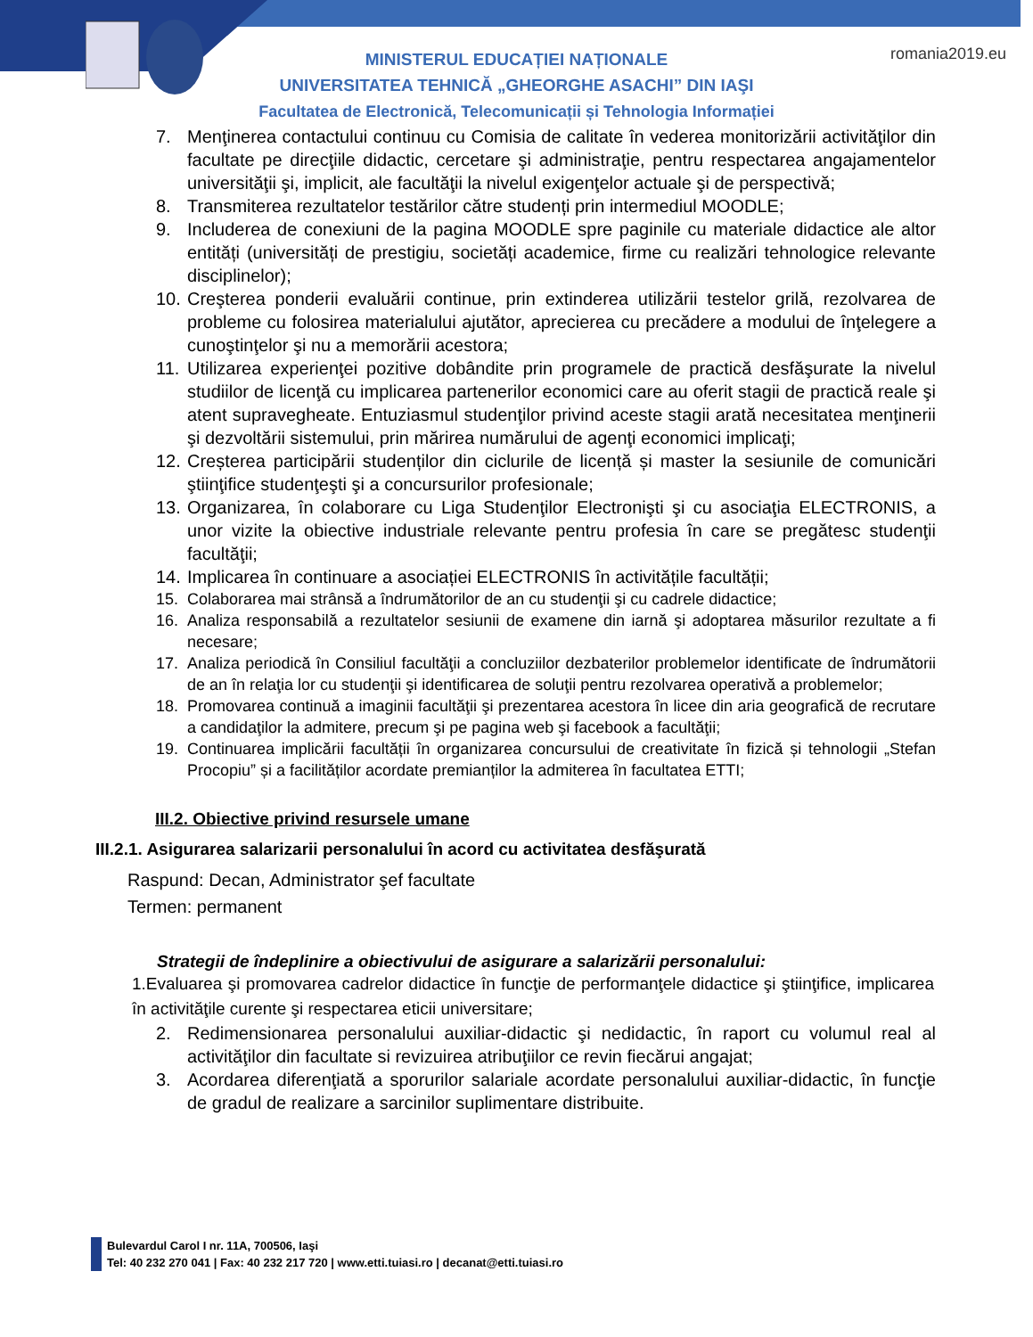romania2019.eu
MINISTERUL EDUCAȚIEI NAȚIONALE
UNIVERSITATEA TEHNICĂ „GHEORGHE ASACHI” DIN IAŞI
Facultatea de Electronică, Telecomunicații și Tehnologia Informației
7. Menţinerea contactului continuu cu Comisia de calitate în vederea monitorizării activităţilor din facultate pe direcţiile didactic, cercetare şi administraţie, pentru respectarea angajamentelor universităţii şi, implicit, ale facultăţii la nivelul exigenţelor actuale şi de perspectivă;
8. Transmiterea rezultatelor testărilor către studenți prin intermediul MOODLE;
9. Includerea de conexiuni de la pagina MOODLE spre paginile cu materiale didactice ale altor entități (universități de prestigiu, societăți academice, firme cu realizări tehnologice relevante disciplinelor);
10. Creşterea ponderii evaluării continue, prin extinderea utilizării testelor grilă, rezolvarea de probleme cu folosirea materialului ajutător, aprecierea cu precădere a modului de înţelegere a cunoştinţelor şi nu a memorării acestora;
11. Utilizarea experienţei pozitive dobândite prin programele de practică desfăşurate la nivelul studiilor de licenţă cu implicarea partenerilor economici care au oferit stagii de practică reale şi atent supravegheate. Entuziasmul studenţilor privind aceste stagii arată necesitatea menţinerii şi dezvoltării sistemului, prin mărirea numărului de agenţi economici implicaţi;
12. Creșterea participării studenților din ciclurile de licență și master la sesiunile de comunicări ştiinţifice studenţeşti şi a concursurilor profesionale;
13. Organizarea, în colaborare cu Liga Studenţilor Electronişti şi cu asociaţia ELECTRONIS, a unor vizite la obiective industriale relevante pentru profesia în care se pregătesc studenţii facultăţii;
14. Implicarea în continuare a asociației ELECTRONIS în activitățile facultății;
15. Colaborarea mai strânsă a îndrumătorilor de an cu studenţii şi cu cadrele didactice;
16. Analiza responsabilă a rezultatelor sesiunii de examene din iarnă şi adoptarea măsurilor rezultate a fi necesare;
17. Analiza periodică în Consiliul facultăţii a concluziilor dezbaterilor problemelor identificate de îndrumătorii de an în relaţia lor cu studenţii şi identificarea de soluţii pentru rezolvarea operativă a problemelor;
18. Promovarea continuă a imaginii facultăţii şi prezentarea acestora în licee din aria geografică de recrutare a candidaţilor la admitere, precum şi pe pagina web şi facebook a facultăţii;
19. Continuarea implicării facultății în organizarea concursului de creativitate în fizică și tehnologii „Stefan Procopiu” și a facilităților acordate premianților la admiterea în facultatea ETTI;
III.2. Obiective privind resursele umane
III.2.1. Asigurarea salarizarii personalului în acord cu activitatea desfăşurată
Raspund: Decan, Administrator şef facultate
Termen: permanent
Strategii de îndeplinire a obiectivului de asigurare a salarizării personalului:
1.Evaluarea şi promovarea cadrelor didactice în funcţie de performanţele didactice şi ştiinţifice, implicarea în activităţile curente şi respectarea eticii universitare;
2. Redimensionarea personalului auxiliar-didactic şi nedidactic, în raport cu volumul real al activităţilor din facultate si revizuirea atribuţiilor ce revin fiecărui angajat;
3. Acordarea diferenţiată a sporurilor salariale acordate personalului auxiliar-didactic, în funcţie de gradul de realizare a sarcinilor suplimentare distribuite.
Bulevardul Carol I nr. 11A, 700506, Iaşi
Tel: 40 232 270 041 | Fax: 40 232 217 720 | www.etti.tuiasi.ro | decanat@etti.tuiasi.ro